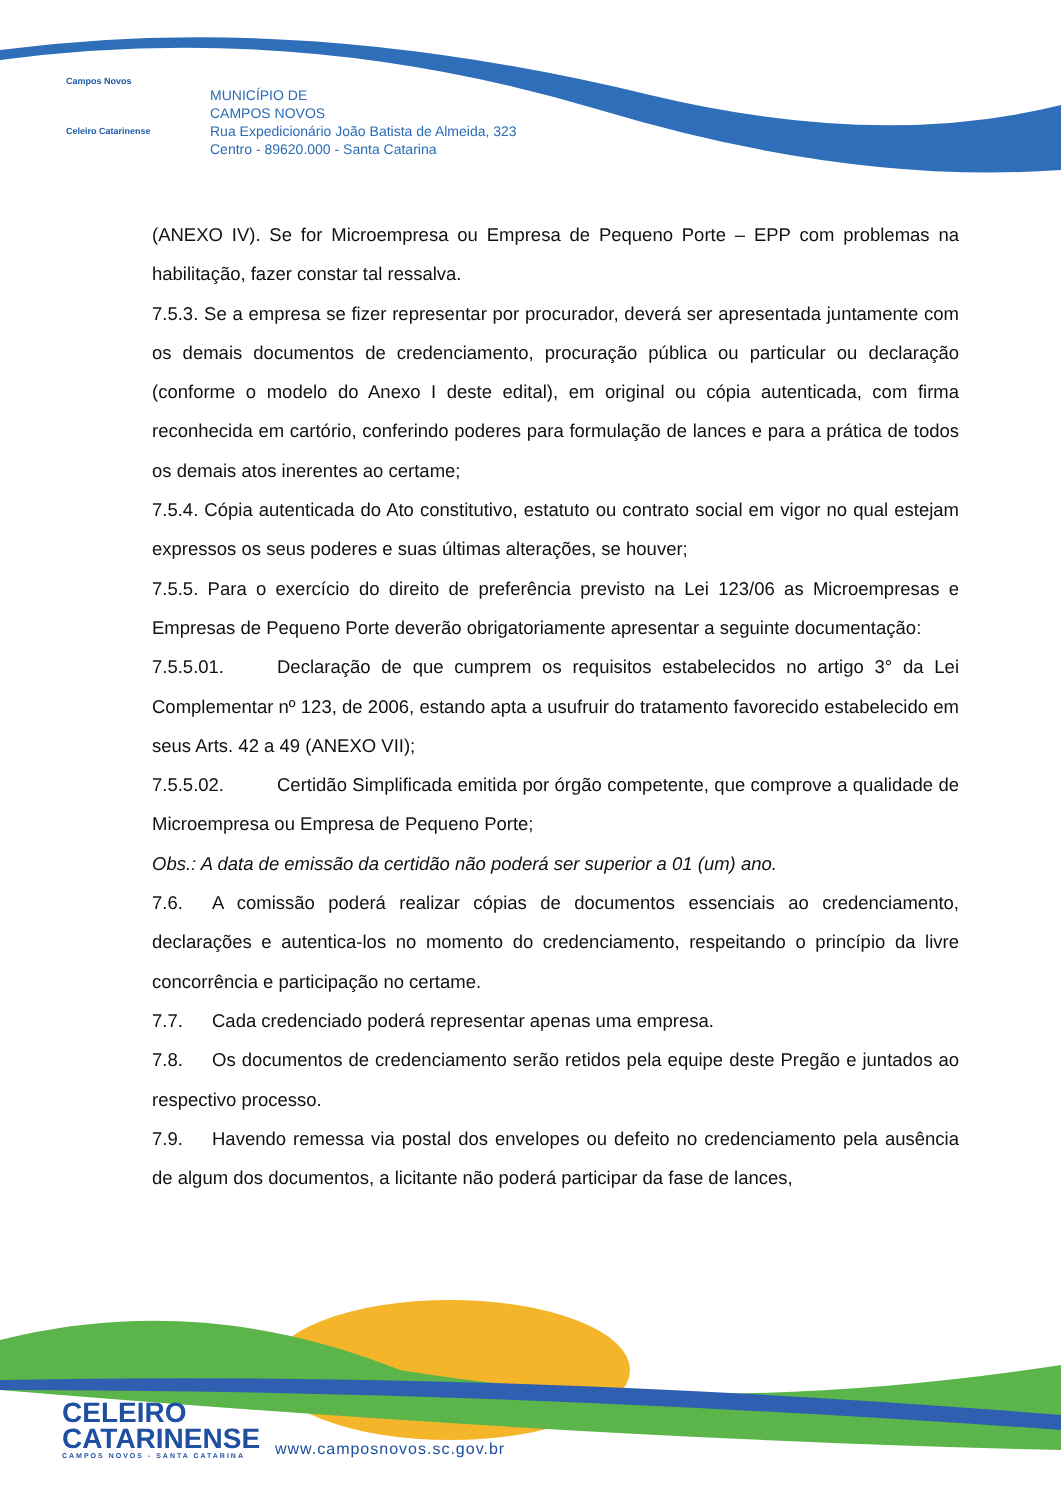Campos Novos
Celeiro Catarinense
MUNICÍPIO DE
CAMPOS NOVOS
Rua Expedicionário João Batista de Almeida, 323
Centro - 89620.000 - Santa Catarina
(ANEXO IV). Se for Microempresa ou Empresa de Pequeno Porte – EPP com problemas na habilitação, fazer constar tal ressalva.
7.5.3. Se a empresa se fizer representar por procurador, deverá ser apresentada juntamente com os demais documentos de credenciamento, procuração pública ou particular ou declaração (conforme o modelo do Anexo I deste edital), em original ou cópia autenticada, com firma reconhecida em cartório, conferindo poderes para formulação de lances e para a prática de todos os demais atos inerentes ao certame;
7.5.4. Cópia autenticada do Ato constitutivo, estatuto ou contrato social em vigor no qual estejam expressos os seus poderes e suas últimas alterações, se houver;
7.5.5. Para o exercício do direito de preferência previsto na Lei 123/06 as Microempresas e Empresas de Pequeno Porte deverão obrigatoriamente apresentar a seguinte documentação:
7.5.5.01. Declaração de que cumprem os requisitos estabelecidos no artigo 3° da Lei Complementar nº 123, de 2006, estando apta a usufruir do tratamento favorecido estabelecido em seus Arts. 42 a 49 (ANEXO VII);
7.5.5.02. Certidão Simplificada emitida por órgão competente, que comprove a qualidade de Microempresa ou Empresa de Pequeno Porte;
Obs.: A data de emissão da certidão não poderá ser superior a 01 (um) ano.
7.6. A comissão poderá realizar cópias de documentos essenciais ao credenciamento, declarações e autentica-los no momento do credenciamento, respeitando o princípio da livre concorrência e participação no certame.
7.7. Cada credenciado poderá representar apenas uma empresa.
7.8. Os documentos de credenciamento serão retidos pela equipe deste Pregão e juntados ao respectivo processo.
7.9. Havendo remessa via postal dos envelopes ou defeito no credenciamento pela ausência de algum dos documentos, a licitante não poderá participar da fase de lances,
CELEIRO
CATARINENSE
CAMPOS NOVOS - SANTA CATARINA
www.camposnovos.sc.gov.br